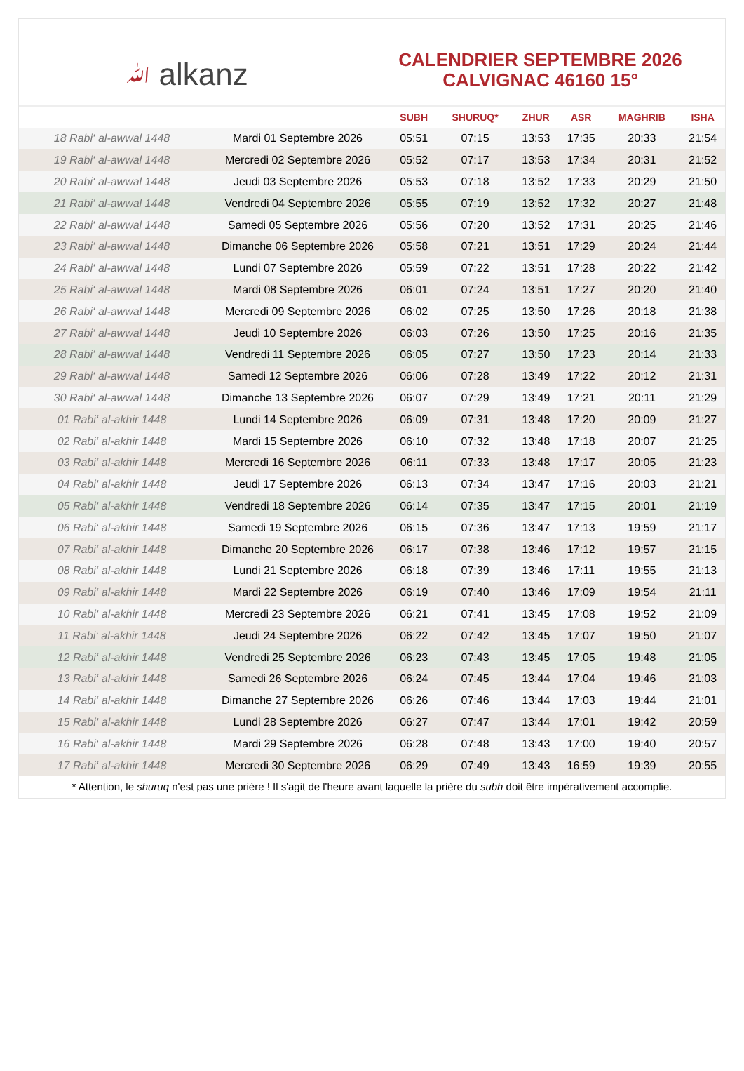ﷲ alkanz
CALENDRIER SEPTEMBRE 2026
CALVIGNAC 46160 15°
| | | SUBH | SHURUQ* | ZHUR | ASR | MAGHRIB | ISHA |
| --- | --- | --- | --- | --- | --- | --- | --- |
| 18 Rabi‘ al-awwal 1448 | Mardi 01 Septembre 2026 | 05:51 | 07:15 | 13:53 | 17:35 | 20:33 | 21:54 |
| 19 Rabi‘ al-awwal 1448 | Mercredi 02 Septembre 2026 | 05:52 | 07:17 | 13:53 | 17:34 | 20:31 | 21:52 |
| 20 Rabi‘ al-awwal 1448 | Jeudi 03 Septembre 2026 | 05:53 | 07:18 | 13:52 | 17:33 | 20:29 | 21:50 |
| 21 Rabi‘ al-awwal 1448 | Vendredi 04 Septembre 2026 | 05:55 | 07:19 | 13:52 | 17:32 | 20:27 | 21:48 |
| 22 Rabi‘ al-awwal 1448 | Samedi 05 Septembre 2026 | 05:56 | 07:20 | 13:52 | 17:31 | 20:25 | 21:46 |
| 23 Rabi‘ al-awwal 1448 | Dimanche 06 Septembre 2026 | 05:58 | 07:21 | 13:51 | 17:29 | 20:24 | 21:44 |
| 24 Rabi‘ al-awwal 1448 | Lundi 07 Septembre 2026 | 05:59 | 07:22 | 13:51 | 17:28 | 20:22 | 21:42 |
| 25 Rabi‘ al-awwal 1448 | Mardi 08 Septembre 2026 | 06:01 | 07:24 | 13:51 | 17:27 | 20:20 | 21:40 |
| 26 Rabi‘ al-awwal 1448 | Mercredi 09 Septembre 2026 | 06:02 | 07:25 | 13:50 | 17:26 | 20:18 | 21:38 |
| 27 Rabi‘ al-awwal 1448 | Jeudi 10 Septembre 2026 | 06:03 | 07:26 | 13:50 | 17:25 | 20:16 | 21:35 |
| 28 Rabi‘ al-awwal 1448 | Vendredi 11 Septembre 2026 | 06:05 | 07:27 | 13:50 | 17:23 | 20:14 | 21:33 |
| 29 Rabi‘ al-awwal 1448 | Samedi 12 Septembre 2026 | 06:06 | 07:28 | 13:49 | 17:22 | 20:12 | 21:31 |
| 30 Rabi‘ al-awwal 1448 | Dimanche 13 Septembre 2026 | 06:07 | 07:29 | 13:49 | 17:21 | 20:11 | 21:29 |
| 01 Rabi‘ al-akhir 1448 | Lundi 14 Septembre 2026 | 06:09 | 07:31 | 13:48 | 17:20 | 20:09 | 21:27 |
| 02 Rabi‘ al-akhir 1448 | Mardi 15 Septembre 2026 | 06:10 | 07:32 | 13:48 | 17:18 | 20:07 | 21:25 |
| 03 Rabi‘ al-akhir 1448 | Mercredi 16 Septembre 2026 | 06:11 | 07:33 | 13:48 | 17:17 | 20:05 | 21:23 |
| 04 Rabi‘ al-akhir 1448 | Jeudi 17 Septembre 2026 | 06:13 | 07:34 | 13:47 | 17:16 | 20:03 | 21:21 |
| 05 Rabi‘ al-akhir 1448 | Vendredi 18 Septembre 2026 | 06:14 | 07:35 | 13:47 | 17:15 | 20:01 | 21:19 |
| 06 Rabi‘ al-akhir 1448 | Samedi 19 Septembre 2026 | 06:15 | 07:36 | 13:47 | 17:13 | 19:59 | 21:17 |
| 07 Rabi‘ al-akhir 1448 | Dimanche 20 Septembre 2026 | 06:17 | 07:38 | 13:46 | 17:12 | 19:57 | 21:15 |
| 08 Rabi‘ al-akhir 1448 | Lundi 21 Septembre 2026 | 06:18 | 07:39 | 13:46 | 17:11 | 19:55 | 21:13 |
| 09 Rabi‘ al-akhir 1448 | Mardi 22 Septembre 2026 | 06:19 | 07:40 | 13:46 | 17:09 | 19:54 | 21:11 |
| 10 Rabi‘ al-akhir 1448 | Mercredi 23 Septembre 2026 | 06:21 | 07:41 | 13:45 | 17:08 | 19:52 | 21:09 |
| 11 Rabi‘ al-akhir 1448 | Jeudi 24 Septembre 2026 | 06:22 | 07:42 | 13:45 | 17:07 | 19:50 | 21:07 |
| 12 Rabi‘ al-akhir 1448 | Vendredi 25 Septembre 2026 | 06:23 | 07:43 | 13:45 | 17:05 | 19:48 | 21:05 |
| 13 Rabi‘ al-akhir 1448 | Samedi 26 Septembre 2026 | 06:24 | 07:45 | 13:44 | 17:04 | 19:46 | 21:03 |
| 14 Rabi‘ al-akhir 1448 | Dimanche 27 Septembre 2026 | 06:26 | 07:46 | 13:44 | 17:03 | 19:44 | 21:01 |
| 15 Rabi‘ al-akhir 1448 | Lundi 28 Septembre 2026 | 06:27 | 07:47 | 13:44 | 17:01 | 19:42 | 20:59 |
| 16 Rabi‘ al-akhir 1448 | Mardi 29 Septembre 2026 | 06:28 | 07:48 | 13:43 | 17:00 | 19:40 | 20:57 |
| 17 Rabi‘ al-akhir 1448 | Mercredi 30 Septembre 2026 | 06:29 | 07:49 | 13:43 | 16:59 | 19:39 | 20:55 |
* Attention, le shuruq n'est pas une prière ! Il s'agit de l'heure avant laquelle la prière du subh doit être impérativement accomplie.